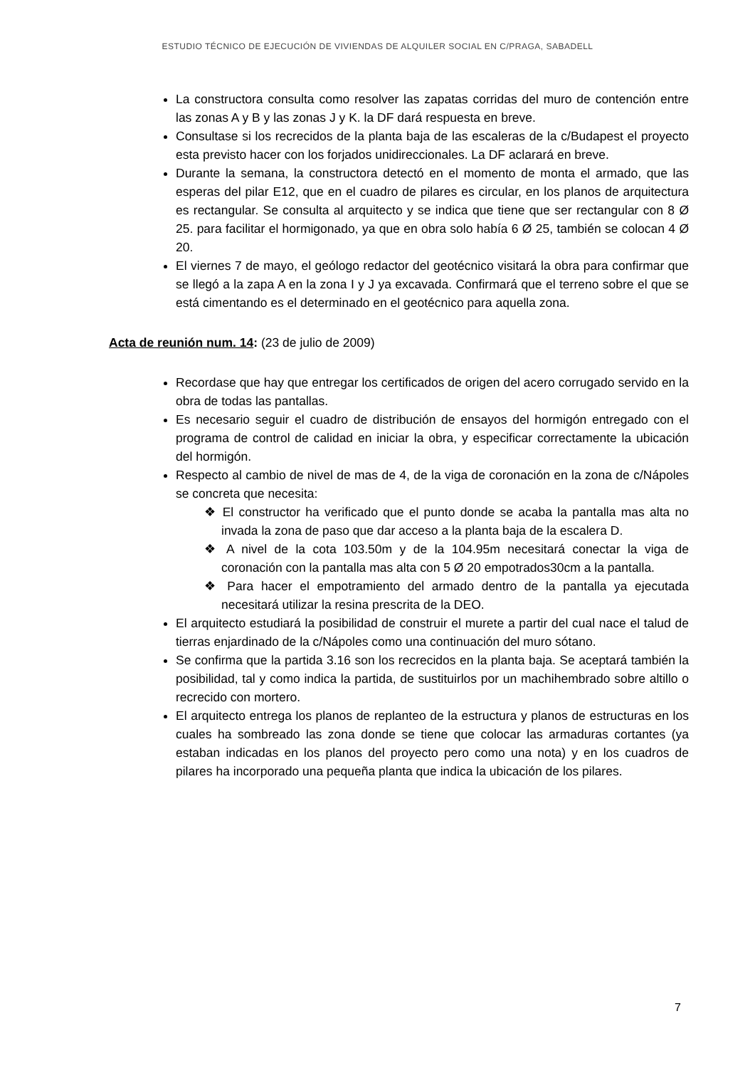ESTUDIO TÉCNICO DE EJECUCIÓN DE VIVIENDAS DE ALQUILER SOCIAL EN C/PRAGA, SABADELL
La constructora consulta como resolver las zapatas corridas del muro de contención entre las zonas A y B y las zonas J y K. la DF dará respuesta en breve.
Consultase si los recrecidos de la planta baja de las escaleras de la c/Budapest el proyecto esta previsto hacer con los forjados unidireccionales. La DF aclarará en breve.
Durante la semana, la constructora detectó en el momento de monta el armado, que las esperas del pilar E12, que en el cuadro de pilares es circular, en los planos de arquitectura es rectangular. Se consulta al arquitecto y se indica que tiene que ser rectangular con 8 Ø 25. para facilitar el hormigonado, ya que en obra solo había 6 Ø 25, también se colocan 4 Ø 20.
El viernes 7 de mayo, el geólogo redactor del geotécnico visitará la obra para confirmar que se llegó a la zapa A en la zona I y J ya excavada. Confirmará que el terreno sobre el que se está cimentando es el determinado en el geotécnico para aquella zona.
Acta de reunión num. 14: (23 de julio de 2009)
Recordase que hay que entregar los certificados de origen del acero corrugado servido en la obra de todas las pantallas.
Es necesario seguir el cuadro de distribución de ensayos del hormigón entregado con el programa de control de calidad en iniciar la obra, y especificar correctamente la ubicación del hormigón.
Respecto al cambio de nivel de mas de 4, de la viga de coronación en la zona de c/Nápoles se concreta que necesita:
❖ El constructor ha verificado que el punto donde se acaba la pantalla mas alta no invada la zona de paso que dar acceso a la planta baja de la escalera D.
❖ A nivel de la cota 103.50m y de la 104.95m necesitará conectar la viga de coronación con la pantalla mas alta con 5 Ø 20 empotrados30cm a la pantalla.
❖ Para hacer el empotramiento del armado dentro de la pantalla ya ejecutada necesitará utilizar la resina prescrita de la DEO.
El arquitecto estudiará la posibilidad de construir el murete a partir del cual nace el talud de tierras enjardinado de la c/Nápoles como una continuación del muro sótano.
Se confirma que la partida 3.16 son los recrecidos en la planta baja. Se aceptará también la posibilidad, tal y como indica la partida, de sustituirlos por un machihembrado sobre altillo o recrecido con mortero.
El arquitecto entrega los planos de replanteo de la estructura y planos de estructuras en los cuales ha sombreado las zona donde se tiene que colocar las armaduras cortantes (ya estaban indicadas en los planos del proyecto pero como una nota) y en los cuadros de pilares ha incorporado una pequeña planta que indica la ubicación de los pilares.
7